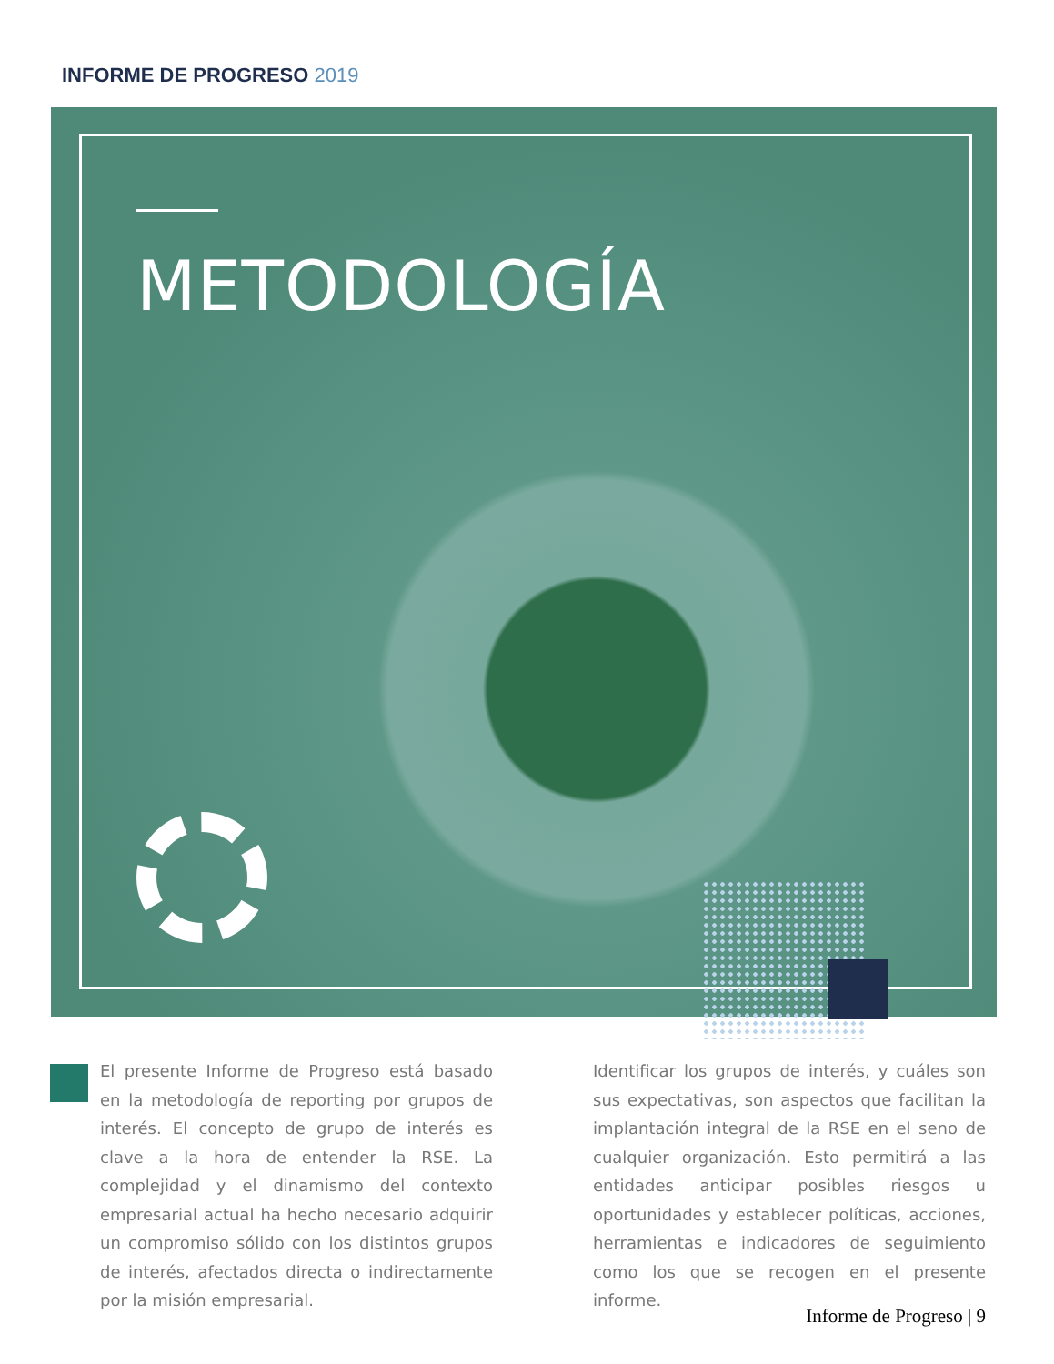INFORME DE PROGRESO 2019
METODOLOGÍA
El presente Informe de Progreso está basado en la metodología de reporting por grupos de interés. El concepto de grupo de interés es clave a la hora de entender la RSE. La complejidad y el dinamismo del contexto empresarial actual ha hecho necesario adquirir un compromiso sólido con los distintos grupos de interés, afectados directa o indirectamente por la misión empresarial.
Identificar los grupos de interés, y cuáles son sus expectativas, son aspectos que facilitan la implantación integral de la RSE en el seno de cualquier organización. Esto permitirá a las entidades anticipar posibles riesgos u oportunidades y establecer políticas, acciones, herramientas e indicadores de seguimiento como los que se recogen en el presente informe.
Informe de Progreso | 9